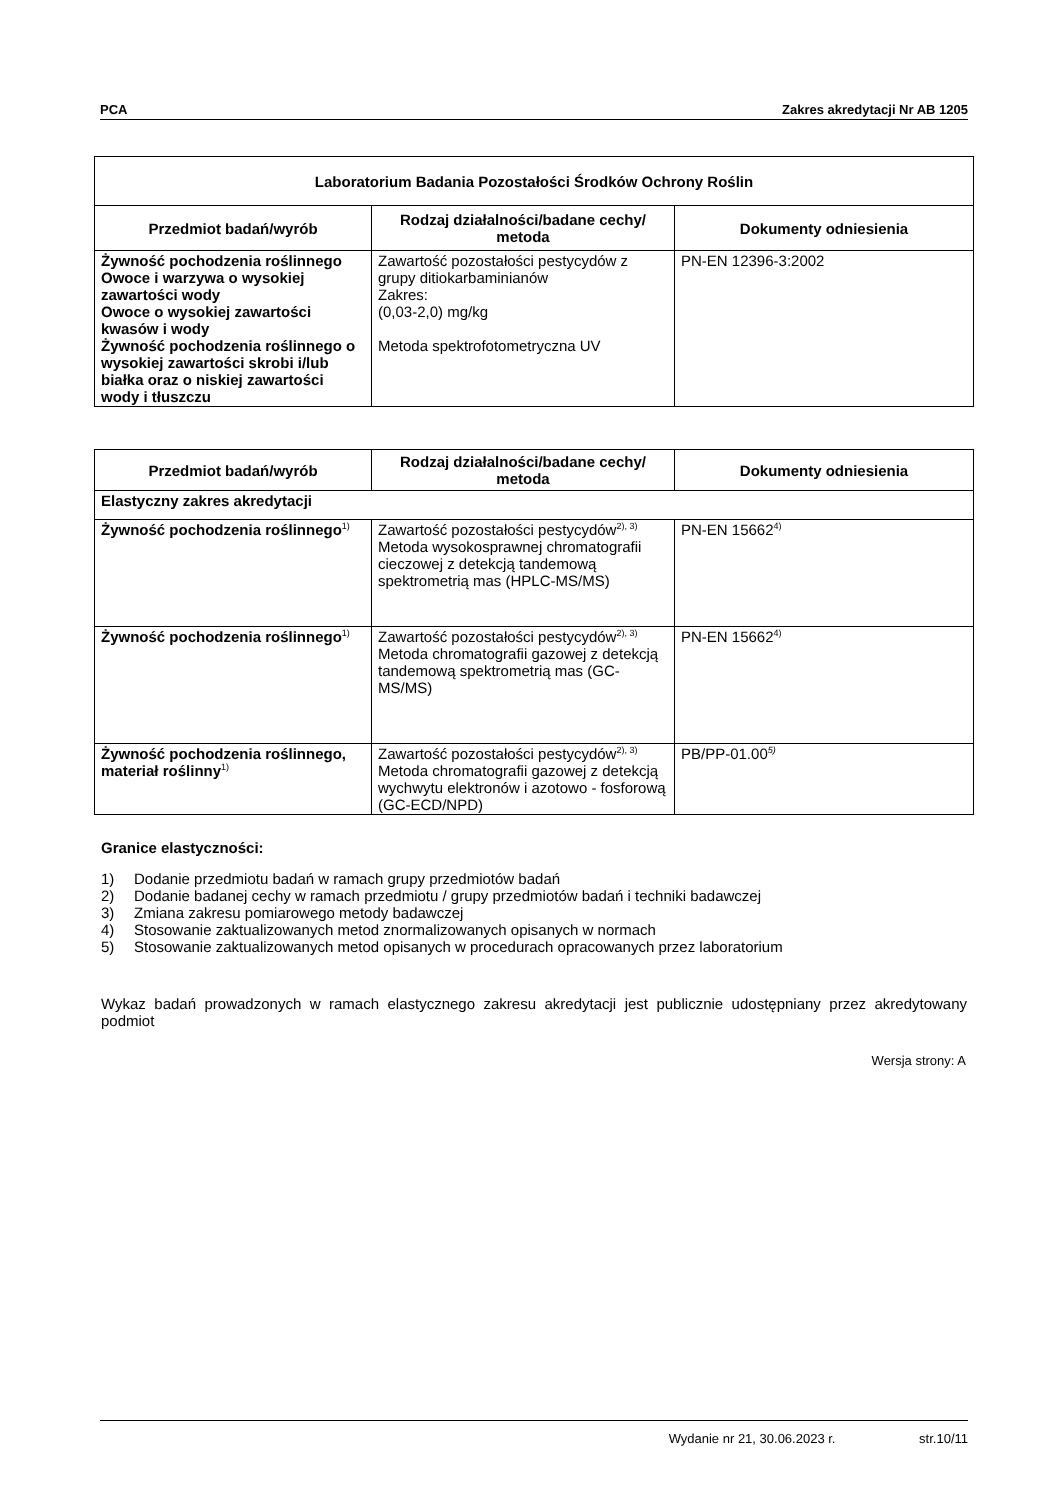PCA Zakres akredytacji Nr AB 1205
| Laboratorium Badania Pozostałości Środków Ochrony Roślin | | |
| --- | --- | --- |
| Przedmiot badań/wyrób | Rodzaj działalności/badane cechy/ metoda | Dokumenty odniesienia |
| Żywność pochodzenia roślinnego Owoce i warzywa o wysokiej zawartości wody Owoce o wysokiej zawartości kwasów i wody Żywność pochodzenia roślinnego o wysokiej zawartości skrobi i/lub białka oraz o niskiej zawartości wody i tłuszczu | Zawartość pozostałości pestycydów z grupy ditiokarbaminianów Zakres: (0,03-2,0) mg/kg Metoda spektrofotometryczna UV | PN-EN 12396-3:2002 |
| Przedmiot badań/wyrób | Rodzaj działalności/badane cechy/ metoda | Dokumenty odniesienia |
| --- | --- | --- |
| Elastyczny zakres akredytacji | | |
| Żywność pochodzenia roślinnego<sup>1)</sup> | Zawartość pozostałości pestycydów<sup>2), 3)</sup> Metoda wysokosprawnej chromatografii cieczowej z detekcją tandemową spektrometrią mas (HPLC-MS/MS) | PN-EN 15662<sup>4)</sup> |
| Żywność pochodzenia roślinnego<sup>1)</sup> | Zawartość pozostałości pestycydów<sup>2), 3)</sup> Metoda chromatografii gazowej z detekcją tandemową spektrometrią mas (GC-MS/MS) | PN-EN 15662<sup>4)</sup> |
| Żywność pochodzenia roślinnego, materiał roślinny<sup>1)</sup> | Zawartość pozostałości pestycydów<sup>2), 3)</sup> Metoda chromatografii gazowej z detekcją wychwytu elektronów i azotowo - fosforową (GC-ECD/NPD) | PB/PP-01.00<sup>5)</sup> |
Granice elastyczności:
1) Dodanie przedmiotu badań w ramach grupy przedmiotów badań
2) Dodanie badanej cechy w ramach przedmiotu / grupy przedmiotów badań i techniki badawczej
3) Zmiana zakresu pomiarowego metody badawczej
4) Stosowanie zaktualizowanych metod znormalizowanych opisanych w normach
5) Stosowanie zaktualizowanych metod opisanych w procedurach opracowanych przez laboratorium
Wykaz badań prowadzonych w ramach elastycznego zakresu akredytacji jest publicznie udostępniany przez akredytowany podmiot
Wersja strony: A
Wydanie nr 21, 30.06.2023 r. str.10/11